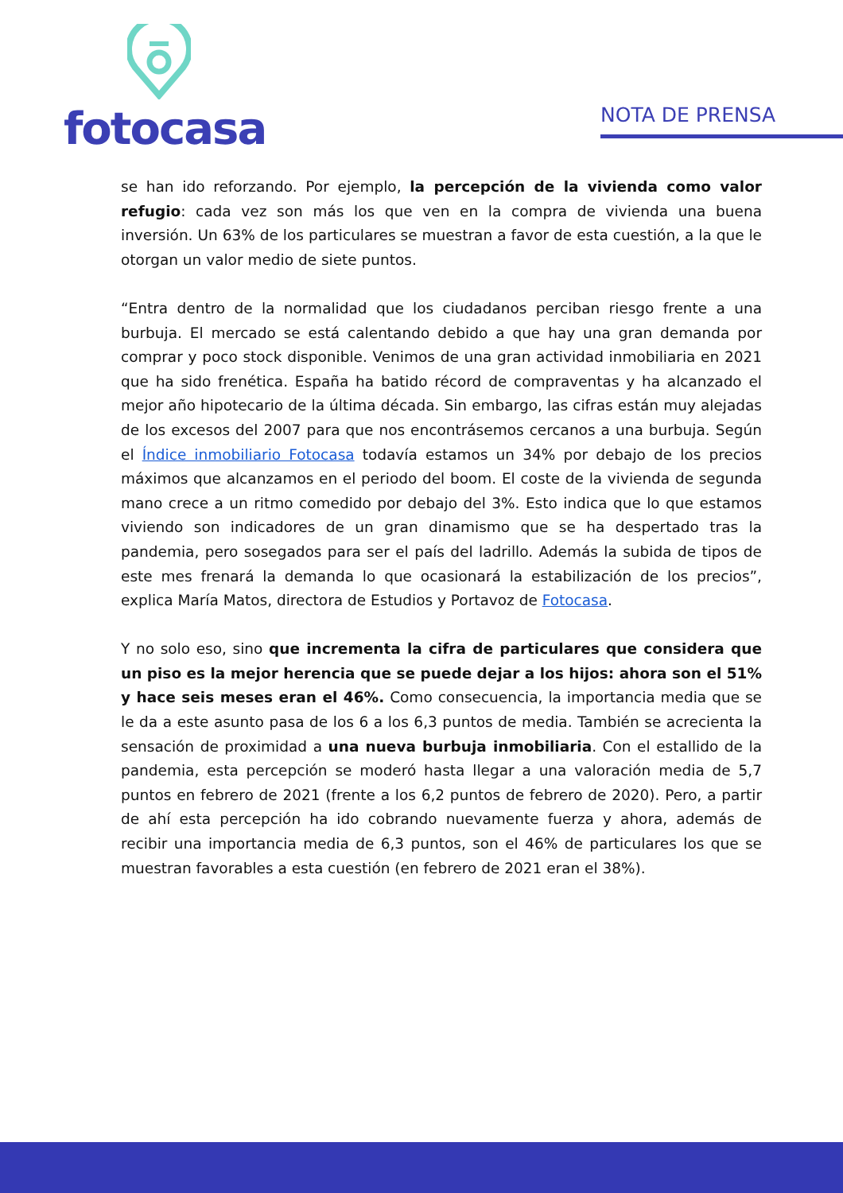fotocasa
NOTA DE PRENSA
se han ido reforzando. Por ejemplo, la percepción de la vivienda como valor refugio: cada vez son más los que ven en la compra de vivienda una buena inversión. Un 63% de los particulares se muestran a favor de esta cuestión, a la que le otorgan un valor medio de siete puntos.
“Entra dentro de la normalidad que los ciudadanos perciban riesgo frente a una burbuja. El mercado se está calentando debido a que hay una gran demanda por comprar y poco stock disponible. Venimos de una gran actividad inmobiliaria en 2021 que ha sido frenética. España ha batido récord de compraventas y ha alcanzado el mejor año hipotecario de la última década. Sin embargo, las cifras están muy alejadas de los excesos del 2007 para que nos encontrásemos cercanos a una burbuja. Según el Índice inmobiliario Fotocasa todavía estamos un 34% por debajo de los precios máximos que alcanzamos en el periodo del boom. El coste de la vivienda de segunda mano crece a un ritmo comedido por debajo del 3%. Esto indica que lo que estamos viviendo son indicadores de un gran dinamismo que se ha despertado tras la pandemia, pero sosegados para ser el país del ladrillo. Además la subida de tipos de este mes frenará la demanda lo que ocasionará la estabilización de los precios”, explica María Matos, directora de Estudios y Portavoz de Fotocasa.
Y no solo eso, sino que incrementa la cifra de particulares que considera que un piso es la mejor herencia que se puede dejar a los hijos: ahora son el 51% y hace seis meses eran el 46%. Como consecuencia, la importancia media que se le da a este asunto pasa de los 6 a los 6,3 puntos de media. También se acrecienta la sensación de proximidad a una nueva burbuja inmobiliaria. Con el estallido de la pandemia, esta percepción se moderó hasta llegar a una valoración media de 5,7 puntos en febrero de 2021 (frente a los 6,2 puntos de febrero de 2020). Pero, a partir de ahí esta percepción ha ido cobrando nuevamente fuerza y ahora, además de recibir una importancia media de 6,3 puntos, son el 46% de particulares los que se muestran favorables a esta cuestión (en febrero de 2021 eran el 38%).